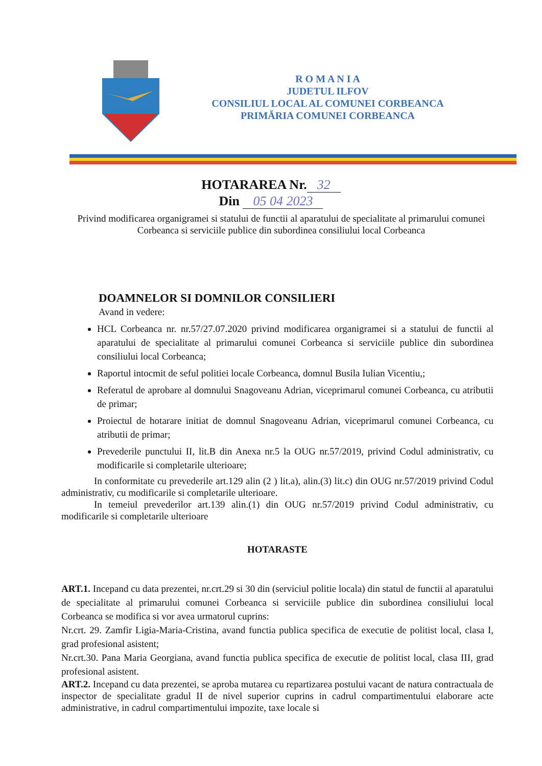R O M A N I A
JUDETUL ILFOV
CONSILIUL LOCAL AL COMUNEI CORBEANCA
PRIMĂRIA COMUNEI CORBEANCA
HOTARAREA Nr. 32
Din 05 04 2023
Privind modificarea organigramei si statului de functii al aparatului de specialitate al primarului comunei Corbeanca si serviciile publice din subordinea consiliului local Corbeanca
DOAMNELOR SI DOMNILOR CONSILIERI
Avand in vedere:
HCL Corbeanca nr. nr.57/27.07.2020 privind modificarea organigramei si a statului de functii al aparatului de specialitate al primarului comunei Corbeanca si serviciile publice din subordinea consiliului local Corbeanca;
Raportul intocmit de seful politiei locale Corbeanca, domnul Busila Iulian Vicentiu,;
Referatul de aprobare al domnului Snagoveanu Adrian, viceprimarul comunei Corbeanca, cu atributii de primar;
Proiectul de hotarare initiat de domnul Snagoveanu Adrian, viceprimarul comunei Corbeanca, cu atributii de primar;
Prevederile punctului II, lit.B din Anexa nr.5 la OUG nr.57/2019, privind Codul administrativ, cu modificarile si completarile ulterioare;
In conformitate cu prevederile art.129 alin (2 ) lit.a), alin.(3) lit.c) din OUG nr.57/2019 privind Codul administrativ, cu modificarile si completarile ulterioare.
In temeiul prevederilor art.139 alin.(1) din OUG nr.57/2019 privind Codul administrativ, cu modificarile si completarile ulterioare
HOTARASTE
ART.1. Incepand cu data prezentei, nr.crt.29 si 30 din (serviciul politie locala) din statul de functii al aparatului de specialitate al primarului comunei Corbeanca si serviciile publice din subordinea consiliului local Corbeanca se modifica si vor avea urmatorul cuprins:
Nr.crt. 29. Zamfir Ligia-Maria-Cristina, avand functia publica specifica de executie de politist local, clasa I, grad profesional asistent;
Nr.crt.30. Pana Maria Georgiana, avand functia publica specifica de executie de politist local, clasa III, grad profesional asistent.
ART.2. Incepand cu data prezentei, se aproba mutarea cu repartizarea postului vacant de natura contractuala de inspector de specialitate gradul II de nivel superior cuprins in cadrul compartimentului elaborare acte administrative, in cadrul compartimentului impozite, taxe locale si